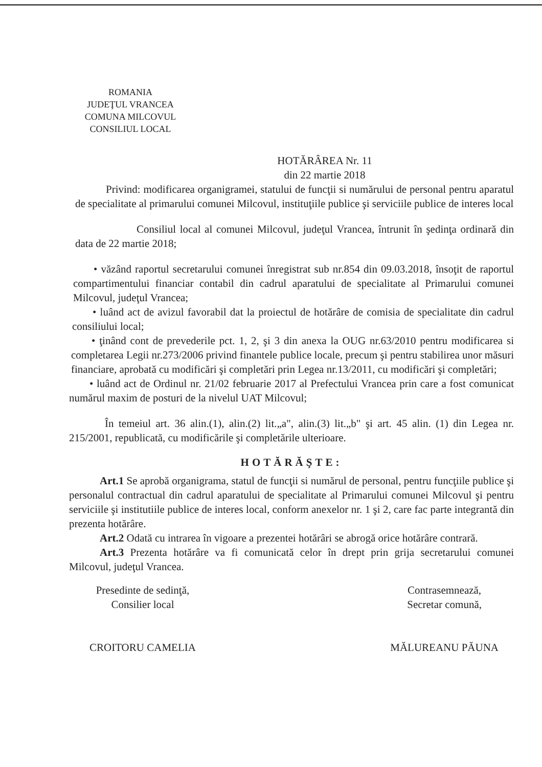ROMANIA
JUDEŢUL VRANCEA
COMUNA MILCOVUL
CONSILIUL LOCAL
HOTĂRÂREA Nr. 11
din 22 martie 2018
Privind: modificarea organigramei, statului de funcţii si numărului de personal pentru aparatul de specialitate al primarului comunei Milcovul, instituţiile publice şi serviciile publice de interes local
Consiliul local al comunei Milcovul, judeţul Vrancea, întrunit în şedinţa ordinară din data de 22 martie 2018;
• văzând raportul secretarului comunei înregistrat sub nr.854 din 09.03.2018, însoţit de raportul compartimentului financiar contabil din cadrul aparatului de specialitate al Primarului comunei Milcovul, judeţul Vrancea;
• luând act de avizul favorabil dat la proiectul de hotărâre de comisia de specialitate din cadrul consiliului local;
• ţinând cont de prevederile pct. 1, 2, şi 3 din anexa la OUG nr.63/2010 pentru modificarea si completarea Legii nr.273/2006 privind finantele publice locale, precum şi pentru stabilirea unor măsuri financiare, aprobată cu modificări şi completări prin Legea nr.13/2011, cu modificări şi completări;
• luând act de Ordinul nr. 21/02 februarie 2017 al Prefectului Vrancea prin care a fost comunicat numărul maxim de posturi de la nivelul UAT Milcovul;
În temeiul art. 36 alin.(1), alin.(2) lit.„a", alin.(3) lit.„b" şi art. 45 alin. (1) din Legea nr. 215/2001, republicată, cu modificările şi completările ulterioare.
HOTĂRĂŞTE:
Art.1 Se aprobă organigrama, statul de funcţii si numărul de personal, pentru funcţiile publice şi personalul contractual din cadrul aparatului de specialitate al Primarului comunei Milcovul şi pentru serviciile şi institutiile publice de interes local, conform anexelor nr. 1 şi 2, care fac parte integrantă din prezenta hotărâre.
Art.2 Odată cu intrarea în vigoare a prezentei hotărâri se abrogă orice hotărâre contrară.
Art.3 Prezenta hotărâre va fi comunicată celor în drept prin grija secretarului comunei Milcovul, judeţul Vrancea.
Presedinte de sedinţă,
Consilier local
CROITORU CAMELIA
Contrasemnează,
Secretar comună,
MĂLUREANU PĂUNA